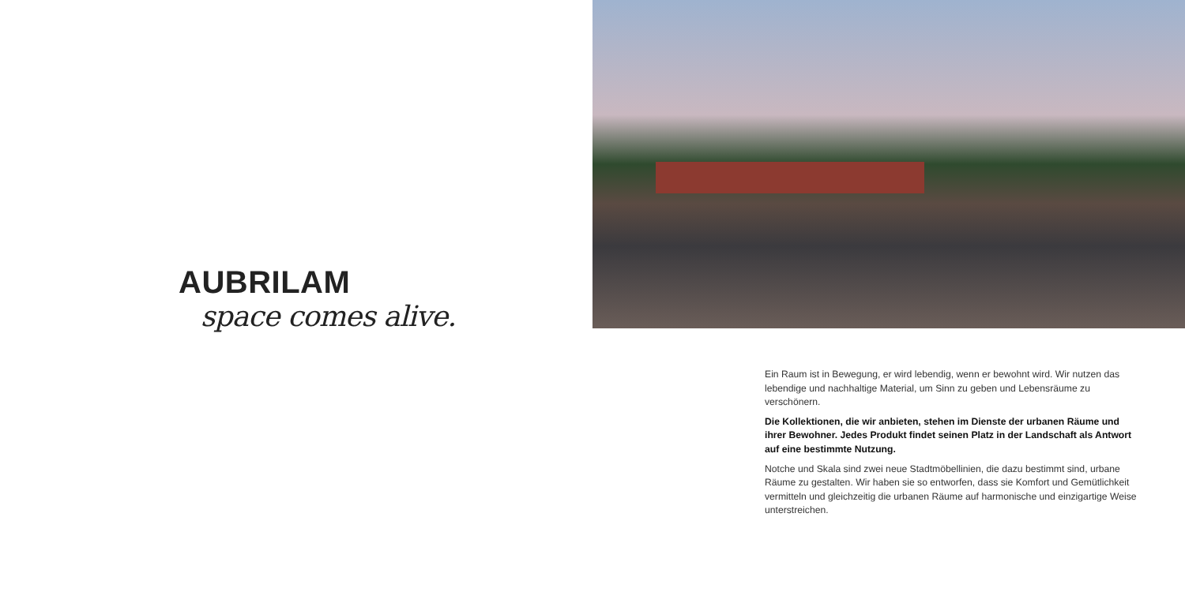AUBRILAM
space comes alive.
Ein Raum ist in Bewegung, er wird lebendig, wenn er bewohnt wird. Wir nutzen das lebendige und nachhaltige Material, um Sinn zu geben und Lebensräume zu verschönern.
Die Kollektionen, die wir anbieten, stehen im Dienste der urbanen Räume und ihrer Bewohner. Jedes Produkt findet seinen Platz in der Landschaft als Antwort auf eine bestimmte Nutzung.
Notche und Skala sind zwei neue Stadtmöbellinien, die dazu bestimmt sind, urbane Räume zu gestalten. Wir haben sie so entworfen, dass sie Komfort und Gemütlichkeit vermitteln und gleichzeitig die urbanen Räume auf harmonische und einzigartige Weise unterstreichen.